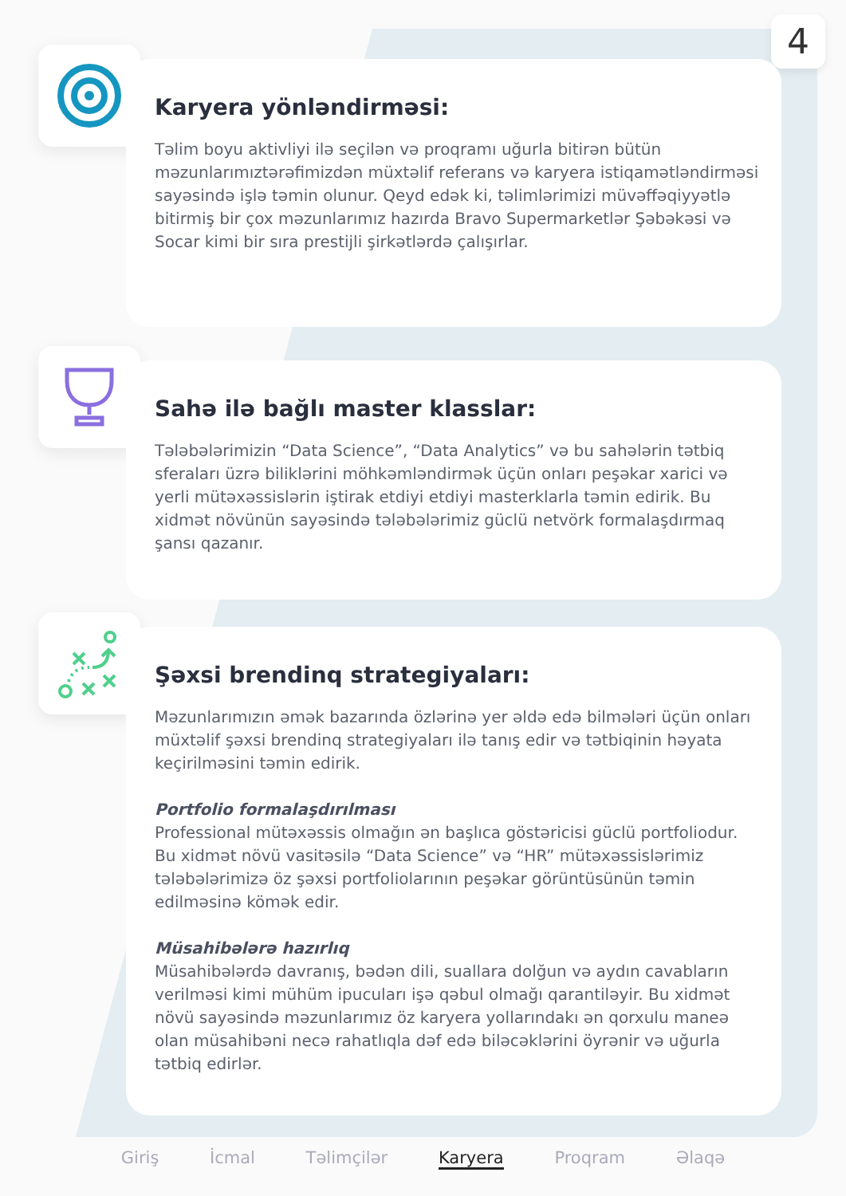4
Karyera yönləndirməsi:
Təlim boyu aktivliyi ilə seçilən və proqramı uğurla bitirən bütün məzunlarımıztərəfimizdən müxtəlif referans və karyera istiqamətləndirməsi sayəsində işlə təmin olunur. Qeyd edək ki, təlimlərimizi müvəffəqiyyətlə bitirmiş bir çox məzunlarımız hazırda Bravo Supermarketlər Şəbəkəsi və Socar kimi bir sıra prestijli şirkətlərdə çalışırlar.
Sahə ilə bağlı master klasslar:
Tələbələrimizin “Data Science”, “Data Analytics” və bu sahələrin tətbiq sferaları üzrə biliklərini möhkəmləndirmək üçün onları peşəkar xarici və yerli mütəxəssislərin iştirak etdiyi etdiyi masterklarla təmin edirik. Bu xidmət növünün sayəsində tələbələrimiz güclü netvörk formalaşdırmaq şansı qazanır.
Şəxsi brendinq strategiyaları:
Məzunlarımızın əmək bazarında özlərinə yer əldə edə bilmələri üçün onları müxtəlif şəxsi brendinq strategiyaları ilə tanış edir və tətbiqinin həyata keçirilməsini təmin edirik.
Portfolio formalaşdırılması
Professional mütəxəssis olmağın ən başlıca göstəricisi güclü portfoliodur. Bu xidmət növü vasitəsilə “Data Science” və “HR” mütəxəssislərimiz tələbələrimizə öz şəxsi portfoliolarının peşəkar görüntüsünün təmin edilməsinə kömək edir.
Müsahibələrə hazırlıq
Müsahibələrdə davranış, bədən dili, suallara dolğun və aydın cavabların verilməsi kimi mühüm ipucuları işə qəbul olmağı qarantiləyir. Bu xidmət növü sayəsində məzunlarımız öz karyera yollarındakı ən qorxulu maneə olan müsahibəni necə rahatlıqla dəf edə biləcəklərini öyrənir və uğurla tətbiq edirlər.
Giriş İcmal Təlimçilər Karyera Proqram Əlaqə